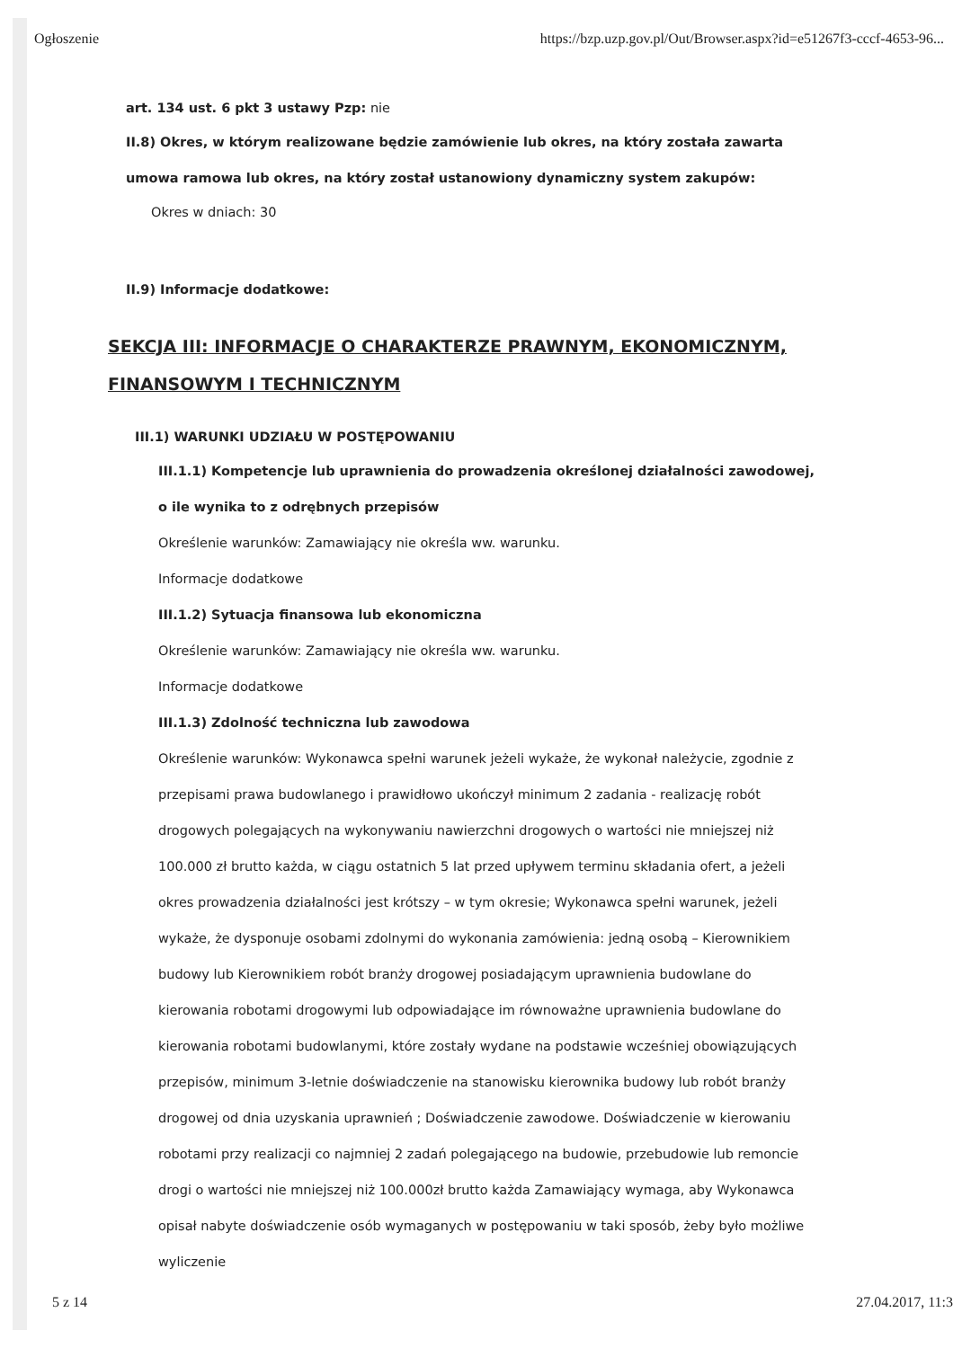Ogłoszenie https://bzp.uzp.gov.pl/Out/Browser.aspx?id=e51267f3-cccf-4653-96...
art. 134 ust. 6 pkt 3 ustawy Pzp: nie
II.8) Okres, w którym realizowane będzie zamówienie lub okres, na który została zawarta umowa ramowa lub okres, na który został ustanowiony dynamiczny system zakupów:
Okres w dniach: 30
II.9) Informacje dodatkowe:
SEKCJA III: INFORMACJE O CHARAKTERZE PRAWNYM, EKONOMICZNYM, FINANSOWYM I TECHNICZNYM
III.1) WARUNKI UDZIAŁU W POSTĘPOWANIU
III.1.1) Kompetencje lub uprawnienia do prowadzenia określonej działalności zawodowej, o ile wynika to z odrębnych przepisów
Określenie warunków: Zamawiający nie określa ww. warunku.
Informacje dodatkowe
III.1.2) Sytuacja finansowa lub ekonomiczna
Określenie warunków: Zamawiający nie określa ww. warunku.
Informacje dodatkowe
III.1.3) Zdolność techniczna lub zawodowa
Określenie warunków: Wykonawca spełni warunek jeżeli wykaże, że wykonał należycie, zgodnie z przepisami prawa budowlanego i prawidłowo ukończył minimum 2 zadania - realizację robót drogowych polegających na wykonywaniu nawierzchni drogowych o wartości nie mniejszej niż 100.000 zł brutto każda, w ciągu ostatnich 5 lat przed upływem terminu składania ofert, a jeżeli okres prowadzenia działalności jest krótszy – w tym okresie; Wykonawca spełni warunek, jeżeli wykaże, że dysponuje osobami zdolnymi do wykonania zamówienia: jedną osobą – Kierownikiem budowy lub Kierownikiem robót branży drogowej posiadającym uprawnienia budowlane do kierowania robotami drogowymi lub odpowiadające im równoważne uprawnienia budowlane do kierowania robotami budowlanymi, które zostały wydane na podstawie wcześniej obowiązujących przepisów, minimum 3-letnie doświadczenie na stanowisku kierownika budowy lub robót branży drogowej od dnia uzyskania uprawnień ; Doświadczenie zawodowe. Doświadczenie w kierowaniu robotami przy realizacji co najmniej 2 zadań polegającego na budowie, przebudowie lub remoncie drogi o wartości nie mniejszej niż 100.000zł brutto każda Zamawiający wymaga, aby Wykonawca opisał nabyte doświadczenie osób wymaganych w postępowaniu w taki sposób, żeby było możliwe wyliczenie
5 z 14 27.04.2017, 11:3